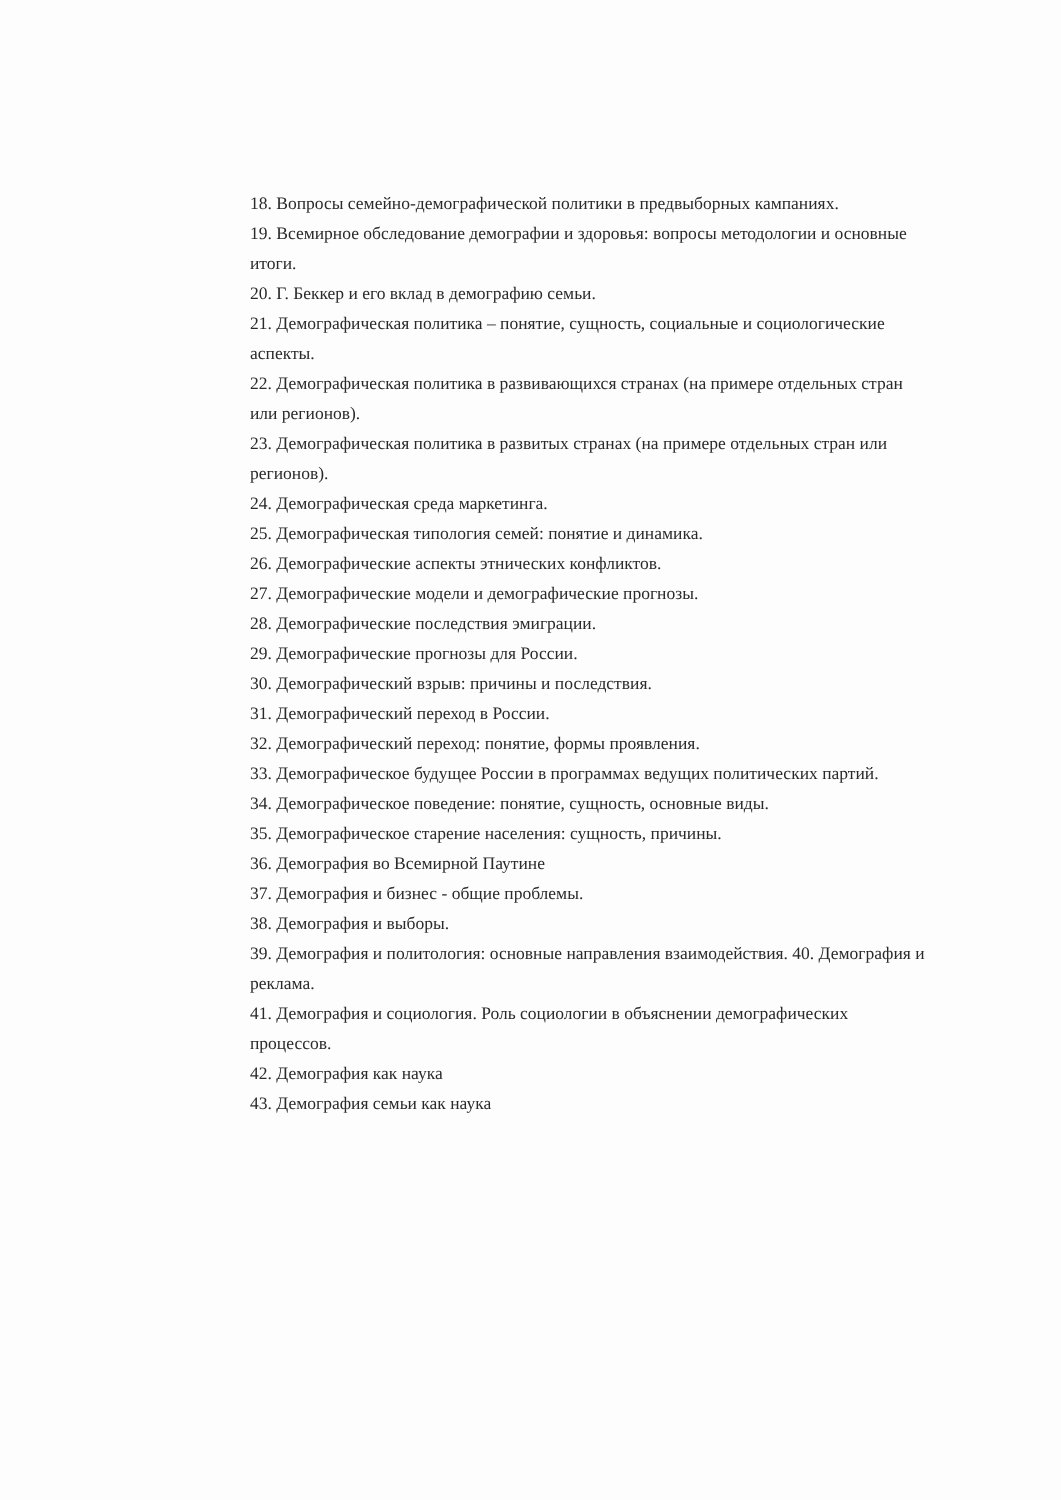18. Вопросы семейно-демографической политики в предвыборных кампаниях.
19. Всемирное обследование демографии и здоровья: вопросы методологии и основные итоги.
20. Г. Беккер и его вклад в демографию семьи.
21. Демографическая политика – понятие, сущность, социальные и социологические аспекты.
22. Демографическая политика в развивающихся странах (на примере отдельных стран или регионов).
23. Демографическая политика в развитых странах (на примере отдельных стран или регионов).
24. Демографическая среда маркетинга.
25. Демографическая типология семей: понятие и динамика.
26. Демографические аспекты этнических конфликтов.
27. Демографические модели и демографические прогнозы.
28. Демографические последствия эмиграции.
29. Демографические прогнозы для России.
30. Демографический взрыв: причины и последствия.
31. Демографический переход в России.
32. Демографический переход: понятие, формы проявления.
33. Демографическое будущее России в программах ведущих политических партий.
34. Демографическое поведение: понятие, сущность, основные виды.
35. Демографическое старение населения: сущность, причины.
36. Демография во Всемирной Паутине
37. Демография и бизнес - общие проблемы.
38. Демография и выборы.
39. Демография и политология: основные направления взаимодействия. 40. Демография и реклама.
41. Демография и социология. Роль социологии в объяснении демографических процессов.
42. Демография как наука
43. Демография семьи как наука